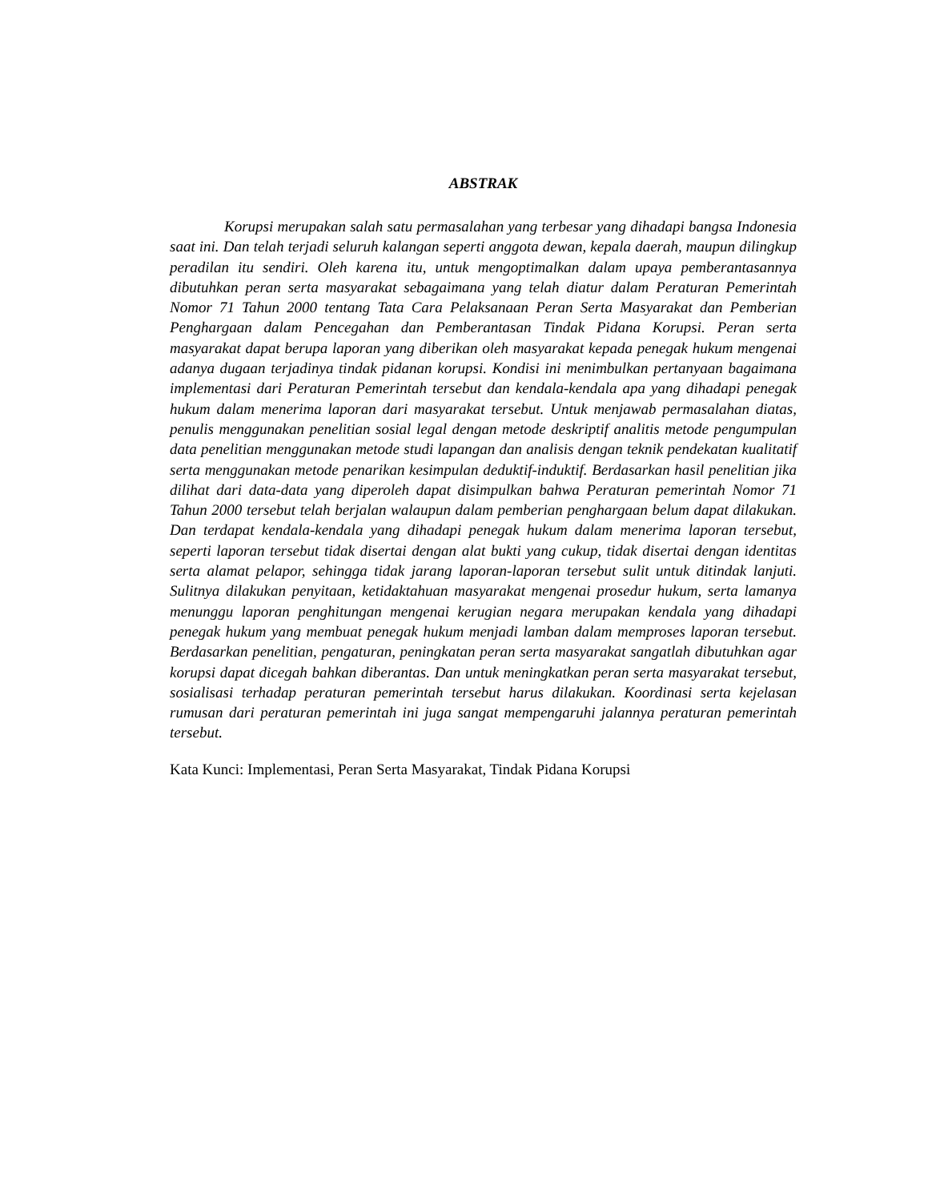ABSTRAK
Korupsi merupakan salah satu permasalahan yang terbesar yang dihadapi bangsa Indonesia saat ini. Dan telah terjadi seluruh kalangan seperti anggota dewan, kepala daerah, maupun dilingkup peradilan itu sendiri. Oleh karena itu, untuk mengoptimalkan dalam upaya pemberantasannya dibutuhkan peran serta masyarakat sebagaimana yang telah diatur dalam Peraturan Pemerintah Nomor 71 Tahun 2000 tentang Tata Cara Pelaksanaan Peran Serta Masyarakat dan Pemberian Penghargaan dalam Pencegahan dan Pemberantasan Tindak Pidana Korupsi. Peran serta masyarakat dapat berupa laporan yang diberikan oleh masyarakat kepada penegak hukum mengenai adanya dugaan terjadinya tindak pidanan korupsi. Kondisi ini menimbulkan pertanyaan bagaimana implementasi dari Peraturan Pemerintah tersebut dan kendala-kendala apa yang dihadapi penegak hukum dalam menerima laporan dari masyarakat tersebut. Untuk menjawab permasalahan diatas, penulis menggunakan penelitian sosial legal dengan metode deskriptif analitis metode pengumpulan data penelitian menggunakan metode studi lapangan dan analisis dengan teknik pendekatan kualitatif serta menggunakan metode penarikan kesimpulan deduktif-induktif. Berdasarkan hasil penelitian jika dilihat dari data-data yang diperoleh dapat disimpulkan bahwa Peraturan pemerintah Nomor 71 Tahun 2000 tersebut telah berjalan walaupun dalam pemberian penghargaan belum dapat dilakukan. Dan terdapat kendala-kendala yang dihadapi penegak hukum dalam menerima laporan tersebut, seperti laporan tersebut tidak disertai dengan alat bukti yang cukup, tidak disertai dengan identitas serta alamat pelapor, sehingga tidak jarang laporan-laporan tersebut sulit untuk ditindak lanjuti. Sulitnya dilakukan penyitaan, ketidaktahuan masyarakat mengenai prosedur hukum, serta lamanya menunggu laporan penghitungan mengenai kerugian negara merupakan kendala yang dihadapi penegak hukum yang membuat penegak hukum menjadi lamban dalam memproses laporan tersebut. Berdasarkan penelitian, pengaturan, peningkatan peran serta masyarakat sangatlah dibutuhkan agar korupsi dapat dicegah bahkan diberantas. Dan untuk meningkatkan peran serta masyarakat tersebut, sosialisasi terhadap peraturan pemerintah tersebut harus dilakukan. Koordinasi serta kejelasan rumusan dari peraturan pemerintah ini juga sangat mempengaruhi jalannya peraturan pemerintah tersebut.
Kata Kunci: Implementasi, Peran Serta Masyarakat, Tindak Pidana Korupsi